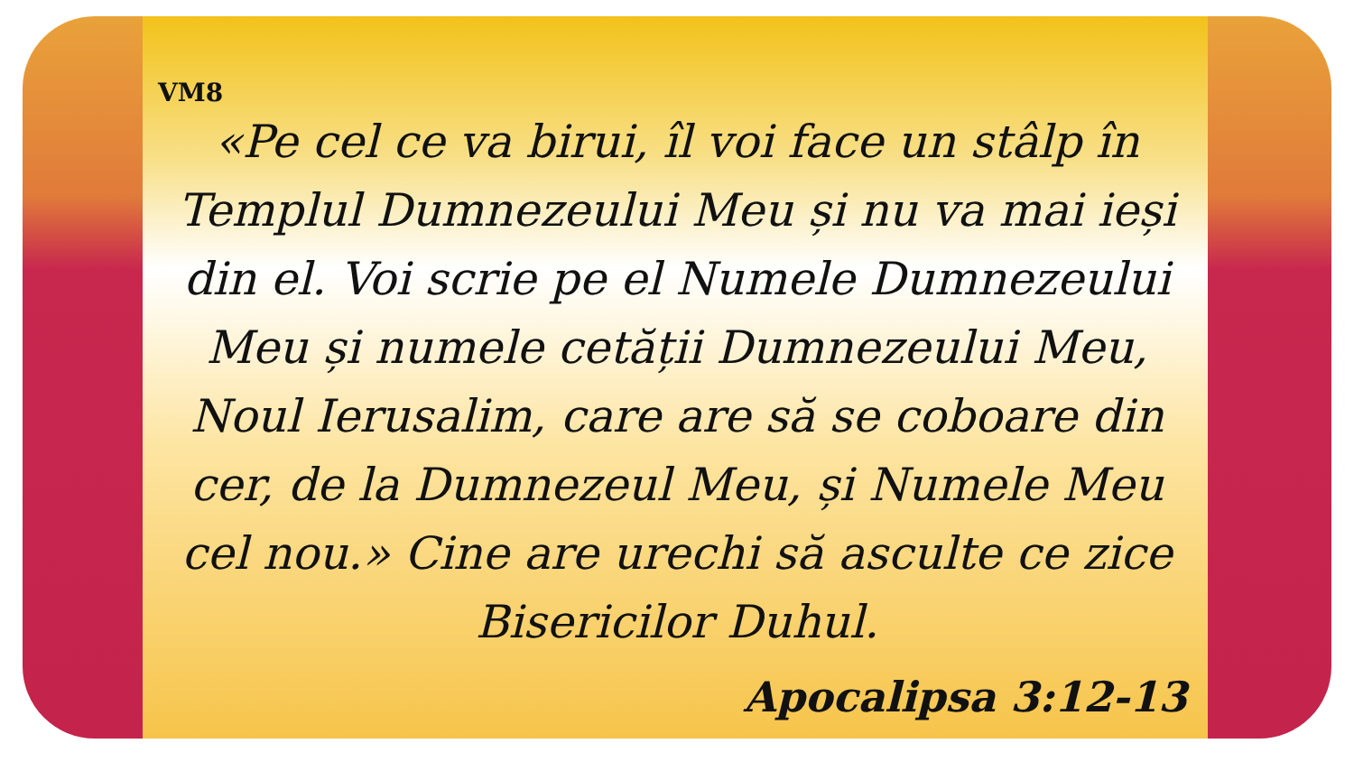VM8
«Pe cel ce va birui, îl voi face un stâlp în Templul Dumnezeului Meu și nu va mai ieși din el. Voi scrie pe el Numele Dumnezeului Meu și numele cetății Dumnezeului Meu, Noul Ierusalim, care are să se coboare din cer, de la Dumnezeul Meu, și Numele Meu cel nou.» Cine are urechi să asculte ce zice Bisericilor Duhul.
Apocalipsa 3:12-13